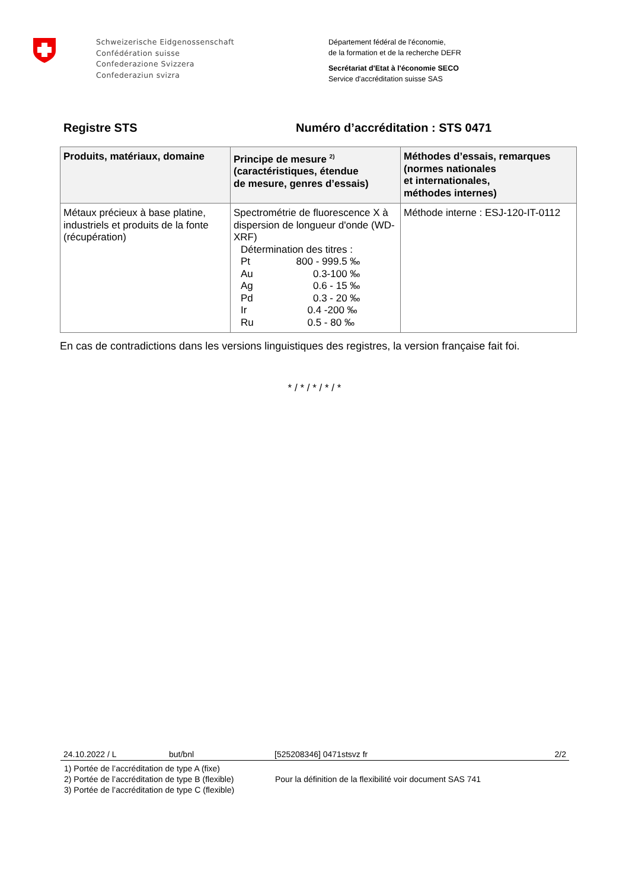Schweizerische Eidgenossenschaft
Confédération suisse
Confederazione Svizzera
Confederaziun svizra
Département fédéral de l'économie,
de la formation et de la recherche DEFR
Secrétariat d'Etat à l'économie SECO
Service d'accréditation suisse SAS
Registre STS Numéro d’accréditation : STS 0471
| Produits, matériaux, domaine | Principe de mesure <sup>2)</sup> (caractéristiques, étendue de mesure, genres d’essais) | Méthodes d’essais, remarques (normes nationales et internationales, méthodes internes) |
| --- | --- | --- |
| Métaux précieux à base platine, industriels et produits de la fonte (récupération) | Spectrométrie de fluorescence X à dispersion de longueur d'onde (WD-XRF) Détermination des titres : Pt 800 - 999.5 ‰ Au 0.3-100 ‰ Ag 0.6 - 15 ‰ Pd 0.3 - 20 ‰ Ir 0.4 -200 ‰ Ru 0.5 - 80 ‰ | Méthode interne : ESJ-120-IT-0112 |
En cas de contradictions dans les versions linguistiques des registres, la version française fait foi.
* / * / * / * / *
24.10.2022 / L but/bnl [525208346] 0471stsvz fr 2/2
1) Portée de l’accréditation de type A (fixe)
2) Portée de l’accréditation de type B (flexible)
3) Portée de l’accréditation de type C (flexible)
Pour la définition de la flexibilité voir document SAS 741